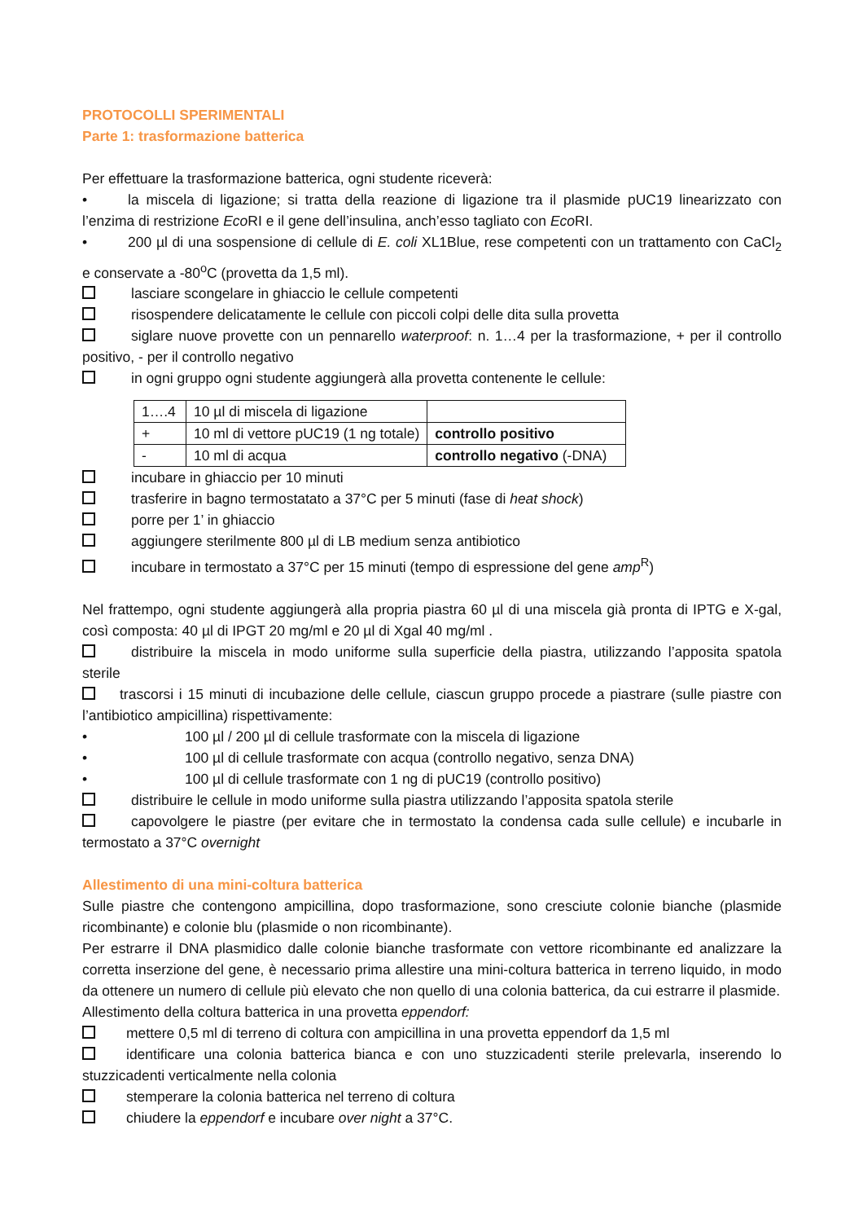PROTOCOLLI SPERIMENTALI
Parte 1: trasformazione batterica
Per effettuare la trasformazione batterica, ogni studente riceverà:
• la miscela di ligazione; si tratta della reazione di ligazione tra il plasmide pUC19 linearizzato con l’enzima di restrizione Eco RI e il gene dell’insulina, anch’esso tagliato con Eco RI.
• 200 µl di una sospensione di cellule di E. coli XL1Blue, rese competenti con un trattamento con CaCl<sub>2</sub> e conservate a -80<sup>o</sup>C (provetta da 1,5 ml).
lasciare scongelare in ghiaccio le cellule competenti
risospendere delicatamente le cellule con piccoli colpi delle dita sulla provetta
siglare nuove provette con un pennarello waterproof: n. 1…4 per la trasformazione, + per il controllo positivo, - per il controllo negativo
in ogni gruppo ogni studente aggiungerà alla provetta contenente le cellule:
| 1….4 | 10 µl di miscela di ligazione | |
| + | 10 ml di vettore pUC19 (1 ng totale) | controllo positivo |
| - | 10 ml di acqua | controllo negativo (-DNA) |
incubare in ghiaccio per 10 minuti
trasferire in bagno termostatato a 37°C per 5 minuti (fase di heat shock)
porre per 1’ in ghiaccio
aggiungere sterilmente 800 µl di LB medium senza antibiotico
incubare in termostato a 37°C per 15 minuti (tempo di espressione del gene amp<sup>R</sup>)
Nel frattempo, ogni studente aggiungerà alla propria piastra 60 µl di una miscela già pronta di IPTG e X-gal, così composta: 40 µl di IPGT 20 mg/ml e 20 µl di Xgal 40 mg/ml .
distribuire la miscela in modo uniforme sulla superficie della piastra, utilizzando l’apposita spatola sterile
trascorsi i 15 minuti di incubazione delle cellule, ciascun gruppo procede a piastrare (sulle piastre con l’antibiotico ampicillina) rispettivamente:
• 100 µl / 200 µl di cellule trasformate con la miscela di ligazione
• 100 µl di cellule trasformate con acqua (controllo negativo, senza DNA)
• 100 µl di cellule trasformate con 1 ng di pUC19 (controllo positivo)
distribuire le cellule in modo uniforme sulla piastra utilizzando l’apposita spatola sterile
capovolgere le piastre (per evitare che in termostato la condensa cada sulle cellule) e incubarle in termostato a 37°C overnight
Allestimento di una mini-coltura batterica
Sulle piastre che contengono ampicillina, dopo trasformazione, sono cresciute colonie bianche (plasmide ricombinante) e colonie blu (plasmide o non ricombinante).
Per estrarre il DNA plasmidico dalle colonie bianche trasformate con vettore ricombinante ed analizzare la corretta inserzione del gene, è necessario prima allestire una mini-coltura batterica in terreno liquido, in modo da ottenere un numero di cellule più elevato che non quello di una colonia batterica, da cui estrarre il plasmide.
Allestimento della coltura batterica in una provetta eppendorf:
mettere 0,5 ml di terreno di coltura con ampicillina in una provetta eppendorf da 1,5 ml
identificare una colonia batterica bianca e con uno stuzzicadenti sterile prelevarla, inserendo lo stuzzicadenti verticalmente nella colonia
stemperare la colonia batterica nel terreno di coltura
chiudere la eppendorf e incubare over night a 37°C.